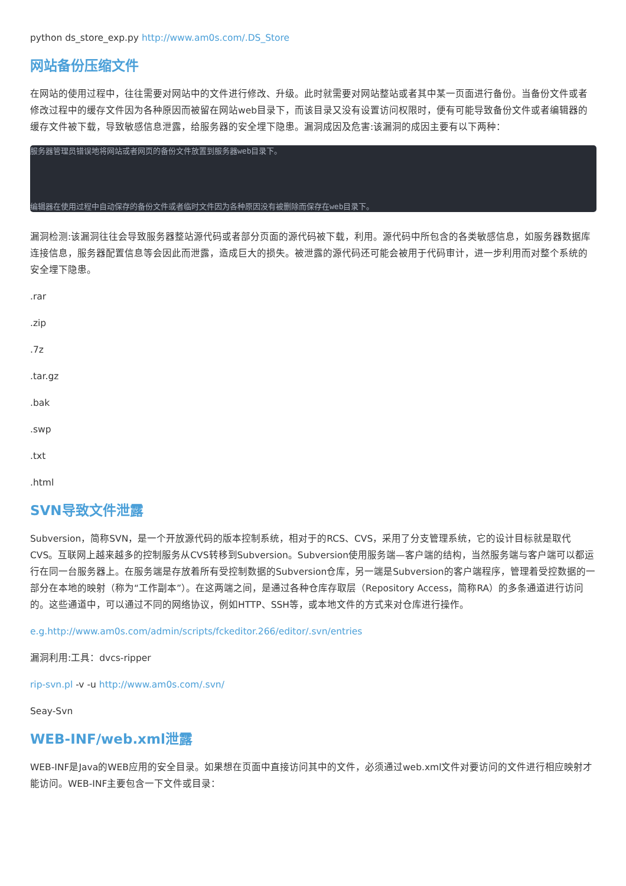python ds_store_exp.py http://www.am0s.com/.DS_Store
网站备份压缩文件
在网站的使用过程中，往往需要对网站中的文件进行修改、升级。此时就需要对网站整站或者其中某一页面进行备份。当备份文件或者修改过程中的缓存文件因为各种原因而被留在网站web目录下，而该目录又没有设置访问权限时，便有可能导致备份文件或者编辑器的缓存文件被下载，导致敏感信息泄露，给服务器的安全埋下隐患。漏洞成因及危害:该漏洞的成因主要有以下两种：
服务器管理员错误地将网站或者网页的备份文件放置到服务器web目录下。
 编辑器在使用过程中自动保存的备份文件或者临时文件因为各种原因没有被删除而保存在web目录下。
漏洞检测:该漏洞往往会导致服务器整站源代码或者部分页面的源代码被下载，利用。源代码中所包含的各类敏感信息，如服务器数据库连接信息，服务器配置信息等会因此而泄露，造成巨大的损失。被泄露的源代码还可能会被用于代码审计，进一步利用而对整个系统的安全埋下隐患。
.rar
.zip
.7z
.tar.gz
.bak
.swp
.txt
.html
SVN导致文件泄露
Subversion，简称SVN，是一个开放源代码的版本控制系统，相对于的RCS、CVS，采用了分支管理系统，它的设计目标就是取代CVS。互联网上越来越多的控制服务从CVS转移到Subversion。Subversion使用服务端—客户端的结构，当然服务端与客户端可以都运行在同一台服务器上。在服务端是存放着所有受控制数据的Subversion仓库，另一端是Subversion的客户端程序，管理着受控数据的一部分在本地的映射（称为“工作副本”）。在这两端之间，是通过各种仓库存取层（Repository Access，简称RA）的多条通道进行访问的。这些通道中，可以通过不同的网络协议，例如HTTP、SSH等，或本地文件的方式来对仓库进行操作。
e.g.http://www.am0s.com/admin/scripts/fckeditor.266/editor/.svn/entries
漏洞利用:工具：dvcs-ripper
rip-svn.pl -v -u http://www.am0s.com/.svn/
Seay-Svn
WEB-INF/web.xml泄露
WEB-INF是Java的WEB应用的安全目录。如果想在页面中直接访问其中的文件，必须通过web.xml文件对要访问的文件进行相应映射才能访问。WEB-INF主要包含一下文件或目录：